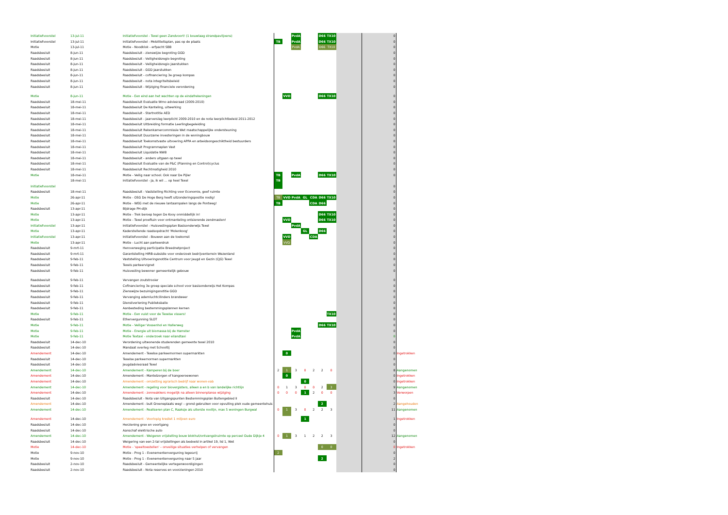| Initiatiefvoorstel | 13-jul-11 | Initiatiefvoorstel - Texel geen Zandvoort! (1 bouwlaag strandpaviljoens) | | | PvdA | | | D66 | TX10 | | 0 | |
| Initiatiefvoorstel | 13-jul-11 | Initiatiefvoorstel - Mobiliteitsplan, pas op de plaats | TB | | PvdA | | | D66 | TX10 | | 0 | |
| Motie | 13-jul-11 | Motie - Noodklok - erfpacht SBB | | | PvdA | | | D66 | TX10 | | 0 | |
| Raadsbesluit | 8-jun-11 | Raadsbesluit - zienswijze begroting GGD | | | | | | | | | 0 | |
| Raadsbesluit | 8-jun-11 | Raadsbesluit - Veiligheidsregio begroting | | | | | | | | | 0 | |
| Raadsbesluit | 8-jun-11 | Raadsbesluit - Veiligheidsregio Jaarstukken | | | | | | | | | 0 | |
| Raadsbesluit | 8-jun-11 | Raadsbesluit - GGD Jaarstukken | | | | | | | | | 0 | |
| Raadsbesluit | 8-jun-11 | Raadsbesluit - cofinanciering 3e groep kompas | | | | | | | | | 0 | |
| Raadsbesluit | 8-jun-11 | Raadsbesluit - nota integriteitsbeleid | | | | | | | | | 0 | |
| Raadsbesluit | 8-jun-11 | Raadsbesluit - Wijziging financiele verordening | | | | | | | | | 0 | |
| Motie | 8-jun-11 | Motie - Een eind aan het wachten op de eindafrekeningen | | VVD | | | | D66 | TX10 | | 0 | |
| Raadsbesluit | 18-mei-11 | Raadsbesluit Evaluatie Wmo adviesraad (2009-2010) | | | | | | | | | 0 | |
| Raadsbesluit | 18-mei-11 | Raadsbesluit De Kanteling, uitwerking | | | | | | | | | 0 | |
| Raadsbesluit | 18-mei-11 | Raadsbesluit - Startnotitie AED | | | | | | | | | 0 | |
| Raadsbesluit | 18-mei-11 | Raadsbesluit - jaarverslag leerplicht 2009-2010 en de nota leerplichtbeleid 2011-2012 | | | | | | | | | 0 | |
| Raadsbesluit | 18-mei-11 | Raadsbesluit Uitbreiding formatie Leerlingbegeleiding | | | | | | | | | 0 | |
| Raadsbesluit | 18-mei-11 | Raadsbesluit Rekenkamercommissie Wet maatschappelijke ondersteuning | | | | | | | | | 0 | |
| Raadsbesluit | 18-mei-11 | Raadsbesluit Duurzame investeringen in de woningbouw | | | | | | | | | 0 | |
| Raadsbesluit | 18-mei-11 | Raadsbesluit Toekomstvaste uitvoering APPA en arbeidsongeschiktheid bestuurders | | | | | | | | | 0 | |
| Raadsbesluit | 18-mei-11 | Raadsbesluit Programmaplan Vast | | | | | | | | | 0 | |
| Raadsbesluit | 18-mei-11 | Raadsbesluit Liquidatie NW8 | | | | | | | | | 0 | |
| Raadsbesluit | 18-mei-11 | Raadsbesluit - anders uitgaan op texel | | | | | | | | | 0 | |
| Raadsbesluit | 18-mei-11 | Raadsbesluit Evaluatie van de P&C (Planning en Control)cyclus | | | | | | | | | 0 | |
| Raadsbesluit | 18-mei-11 | Raadsbesluit Rechtmatigheid 2010 | | | | | | | | | 0 | |
| Motie | 18-mei-11 | Motie - Veilig naar school. Ook naar De Pijler | TB | | PvdA | | | D66 | TX10 | | 0 | |
| | 18-mei-11 | Initiatiefvoorstel - Ja, ik wil … op heel Texel | TB | | | | | | | | | |
| Initiatiefvoorstel | | | | | | | | | | | 0 | |
| Raadsbesluit | 18-mei-11 | Raadsbesluit - Vaststelling Richting voor Economie, geef ruimte | | | | | | | | | 0 | |
| Motie | 26-apr-11 | Motie - OSG De Hoge Berg heeft uitzonderingspositie nodig! | TB | VVD | PvdA | GL | CDA | D66 | TX10 | | 0 | |
| Motie | 26-apr-11 | Motie - WEG met de nieuwe lantaarnpalen langs de Pontweg! | TB | | | | CDA | D66 | | | 0 | |
| Raadsbesluit | 13-apr-11 | Bijdrage PH-dijk | | | | | | | | | 0 | |
| Motie | 13-apr-11 | Motie - Trek beroep tegen De Kooy onmiddellijk in! | | | | | | D66 | TX10 | | 0 | |
| Motie | 13-apr-11 | Motie - Texel proeftuin voor ontmanteling ontsierende zendmasten! | | VVD | | | | D66 | TX10 | | 0 | |
| Initiatiefvoorstel | 13-apr-11 | Initiatiefvoorstel - Huisvestingsplan Basisonderwijs Texel | | | PvdA | | | | | | 0 | |
| Motie | 13-apr-11 | Kaderstellende raadsopdracht 'Molenkoog' | | | | GL | | D66 | | | 0 | |
| Initiatiefvoorstel | 13-apr-11 | Initiatiefvoorstel - Bouwen aan de toekomst | | VVD | | | CDA | | | | 0 | |
| Motie | 13-apr-11 | Motie - Lucht aan parkeerdruk | | VVD | | | | | | | 0 | |
| Raadsbesluit | 9-mrt-11 | Heroverweging participatie Breednetproject | | | | | | | | | 0 | |
| Raadsbesluit | 9-mrt-11 | Garantstelling HIRB-subsidie voor onderzoek bedrijventerrein Wezenland | | | | | | | | | 0 | |
| Raadsbesluit | 9-feb-11 | Vaststelling Uitvoeringsnotitie Centrum voor Jeugd en Gezin (CJG) Texel | | | | | | | | | 0 | |
| Raadsbesluit | 9-feb-11 | Texels parkeervignet | | | | | | | | | 0 | |
| Raadsbesluit | 9-feb-11 | Huisvesting bewoner gemeentelijk gebouw | | | | | | | | | 0 | |
| Raadsbesluit | 9-feb-11 | Vervangen zoutstrooier | | | | | | | | | 0 | |
| Raadsbesluit | 9-feb-11 | Cofinanciering 3e groep speciale school voor basisonderwijs Het Kompas | | | | | | | | | 0 | |
| Raadsbesluit | 9-feb-11 | Zienswijze bezuinigingsnotitie GGD | | | | | | | | | 0 | |
| Raadsbesluit | 9-feb-11 | Vervanging ademluchtcilinders brandweer | | | | | | | | | 0 | |
| Raadsbesluit | 9-feb-11 | Dienstverlening Publieksbalie | | | | | | | | | 0 | |
| Raadsbesluit | 9-feb-11 | Aanbesteding bestemmingsplannen kernen | | | | | | | | | 0 | |
| Motie | 9-feb-11 | Motie - Een vuist voor de Texelse vissers! | | | | | | | TX10 | | 0 | |
| Raadsbesluit | 9-feb-11 | Ethervergunning SLOT | | | | | | | | | 0 | |
| Motie | 9-feb-11 | Motie - Veiliger Vossenhol en Hallerweg | | | | | | D66 | TX10 | | 0 | |
| Motie | 9-feb-11 | Motie - Energie uit biomassa bij de Hamster | | | PvdA | | | | | | 0 | |
| Motie | 9-feb-11 | Motie Textaxi - onderzoek naar eilandtaxi | | | PvdA | | | | | | 0 | |
| Raadsbesluit | 14-dec-10 | Verordening uitwonende studerenden gemeente texel 2010 | | | | | | | | | 0 | |
| Raadsbesluit | 14-dec-10 | Mandaat overleg met Schooltij | | | | | | | | | 0 | |
| Amendement | 14-dec-10 | Amendement - Texelse parkeernormen supermarkten | | 0 | | | | | | | 0 | Ingetrokken |
| Raadsbesluit | 14-dec-10 | Texelse parkeernormen supermarkten | | | | | | | | | 0 | |
| Raadsbesluit | 14-dec-10 | Jeugdadviesraad Texel | | | | | | | | | 0 | |
| Amendement | 14-dec-10 | Amendement - Kamperen bij de boer | 2 | 1 | 3 | 0 | 2 | 2 | 0 | | 8 | Aangenomen |
| Amendement | 14-dec-10 | Amendement - Mantelzorgen of kangoeroewonen | | 0 | | | | | | | 0 | Ingetrokken |
| Amendement | 14-dec-10 | Amendement - omzetting agrarisch bedrijf naar wonen-vab | | | | 0 | | | | | 0 | Ingetrokken |
| Amendement | 14-dec-10 | Amendement - regeling voor biovergisters, alleen a en b van landelijke richtlijn | 0 | 1 | 3 | 0 | 0 | 2 | 3 | | 9 | Aangenomen |
| Amendement | 14-dec-10 | Amendement - zonneakkers mogelijk na alleen binnenplanse wijziging | 0 | 0 | 0 | 1 | 2 | 0 | 0 | | 3 | Verworpen |
| Raadsbesluit | 14-dec-10 | Raadsbesluit - Nota van Uitgangspunten Bestemmingsplan Buitengebied II | | | | | | | | | 0 | |
| Amendement | 14-dec-10 | Amendement - bult Groeneplaats weg! – grond gebruiken voor opvulling plek oude gemeentehuis | | | | | | 2 | | | 2 | Aangehouden |
| Amendement | 14-dec-10 | Amendement - Realiseren plan C, Raaksje als uiterste rooilijn, max 5 woningen Burgwal | 0 | 1 | 3 | 0 | 2 | 2 | 3 | | 11 | Aangenomen |
| Amendement | 14-dec-10 | Amendement - Voorlopig krediet 1 miljoen euro | | | | 1 | | | | | 1 | Ingetrokken |
| Raadsbesluit | 14-dec-10 | Herziening grex en voortgang | | | | | | | | | 0 | |
| Raadsbesluit | 14-dec-10 | Aanschaf elektrische auto | | | | | | | | | 0 | |
| Amendement | 14-dec-10 | Amendement - Weigeren vrijstelling bouw blokhut/ontvangstruimte op perceel Oude Dijkje 4 | 0 | 1 | 3 | 1 | 2 | 2 | 3 | | 12 | Aangenomen |
| Raadsbesluit | 14-dec-10 | Weigering van een 2-tal vrijstellingen als bedoeld in artikel 19, lid 1, Wet | | | | | | | | | 0 | |
| Motie | 14-dec-10 | Motie - 'speeltoestellen' – onveilige situaties verhelpen of vervangen | | | | | | 0 | 0 | | 0 | Ingetrokken |
| Motie | 9-nov-10 | Motie - Prog 1 - Evenementenverguning legesvrij | 2 | | | | | | | | 0 | |
| Motie | 9-nov-10 | Motie - Prog 1 - Evenementenverguning naar 5 jaar | | | | | | 2 | | | 2 | |
| Raadsbesluit | 2-nov-10 | Raadsbesluit - Gemeentelijke vertegenwoordigingen | | | | | | | | | 0 | |
| Raadsbesluit | 2-nov-10 | Raadsbesluit - Nota reserves en voorzieningen 2010 | | | | | | | | | 0 | |